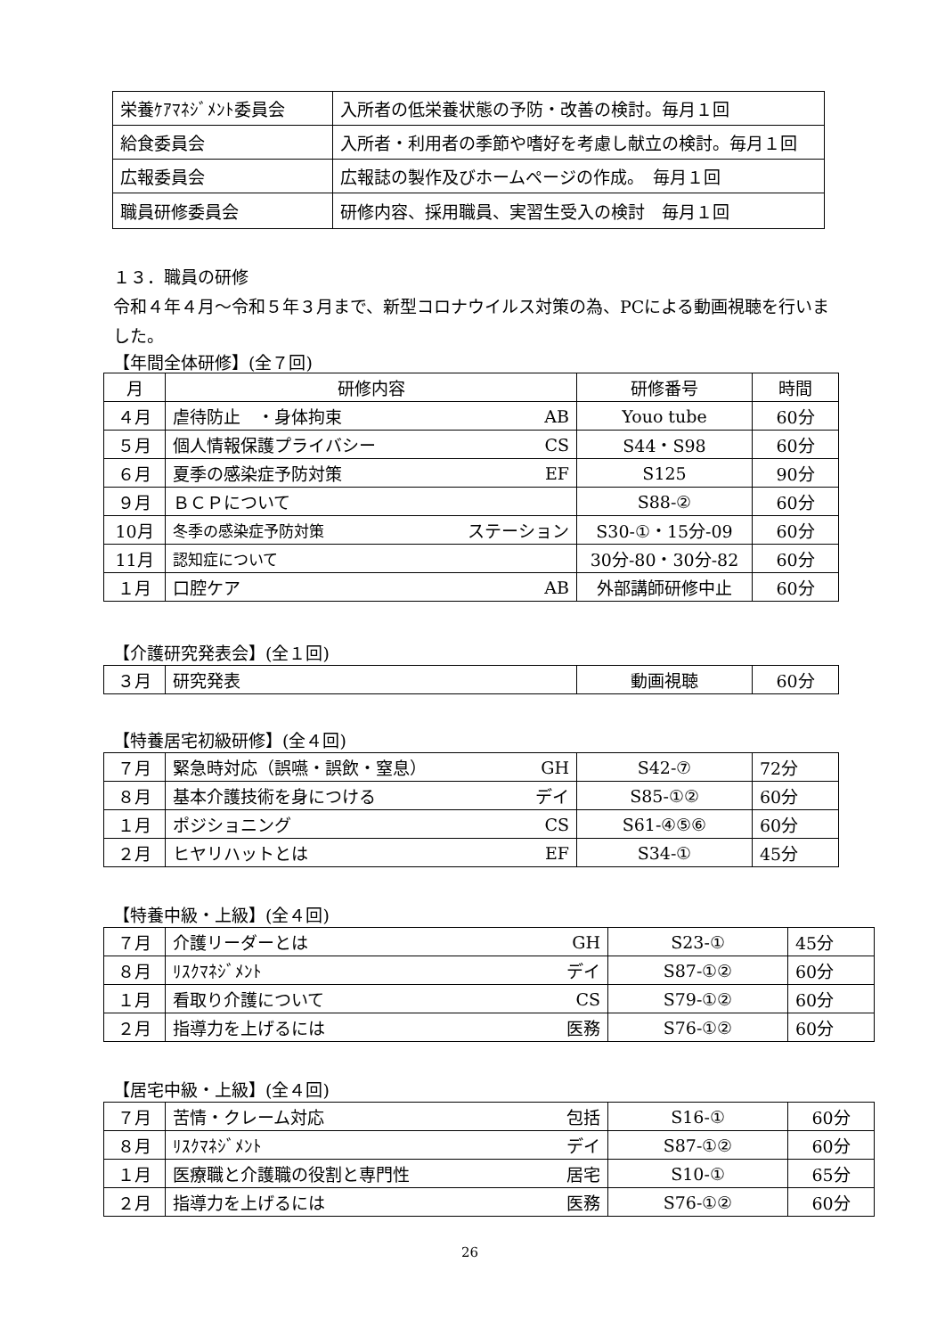| 栄養ｹｱﾏﾈｼﾞﾒﾝﾄ委員会 | 入所者の低栄養状態の予防・改善の検討。毎月１回 |
| 給食委員会 | 入所者・利用者の季節や嗜好を考慮し献立の検討。毎月１回 |
| 広報委員会 | 広報誌の製作及びホームページの作成。 毎月１回 |
| 職員研修委員会 | 研修内容、採用職員、実習生受入の検討 毎月１回 |
１３．職員の研修
令和４年４月～令和５年３月まで、新型コロナウイルス対策の為、PCによる動画視聴を行いました。
【年間全体研修】(全７回)
| 月 | 研修内容 | | 研修番号 | 時間 |
| ４月 | 虐待防止 ・身体拘束 | AB | Youo tube | 60分 |
| ５月 | 個人情報保護プライバシー | CS | S44・S98 | 60分 |
| ６月 | 夏季の感染症予防対策 | EF | S125 | 90分 |
| ９月 | ＢＣＰについて | | S88-② | 60分 |
| 10月 | 冬季の感染症予防対策 | ステーション | S30-①・15分-09 | 60分 |
| 11月 | 認知症について | | 30分-80・30分-82 | 60分 |
| １月 | 口腔ケア | AB | 外部講師研修中止 | 60分 |
【介護研究発表会】(全１回)
| ３月 | 研究発表 | 動画視聴 | 60分 |
【特養居宅初級研修】(全４回)
| ７月 | 緊急時対応（誤嚥・誤飲・窒息） | GH | S42-⑦ | 72分 |
| ８月 | 基本介護技術を身につける | デイ | S85-①② | 60分 |
| １月 | ポジショニング | CS | S61-④⑤⑥ | 60分 |
| ２月 | ヒヤリハットとは | EF | S34-① | 45分 |
【特養中級・上級】(全４回)
| ７月 | 介護リーダーとは | GH | S23-① | 45分 |
| ８月 | ﾘｽｸﾏﾈｼﾞﾒﾝﾄ | デイ | S87-①② | 60分 |
| １月 | 看取り介護について | CS | S79-①② | 60分 |
| ２月 | 指導力を上げるには | 医務 | S76-①② | 60分 |
【居宅中級・上級】(全４回)
| ７月 | 苦情・クレーム対応 | 包括 | S16-① | 60分 |
| ８月 | ﾘｽｸﾏﾈｼﾞﾒﾝﾄ | デイ | S87-①② | 60分 |
| １月 | 医療職と介護職の役割と専門性 | 居宅 | S10-① | 65分 |
| ２月 | 指導力を上げるには | 医務 | S76-①② | 60分 |
26